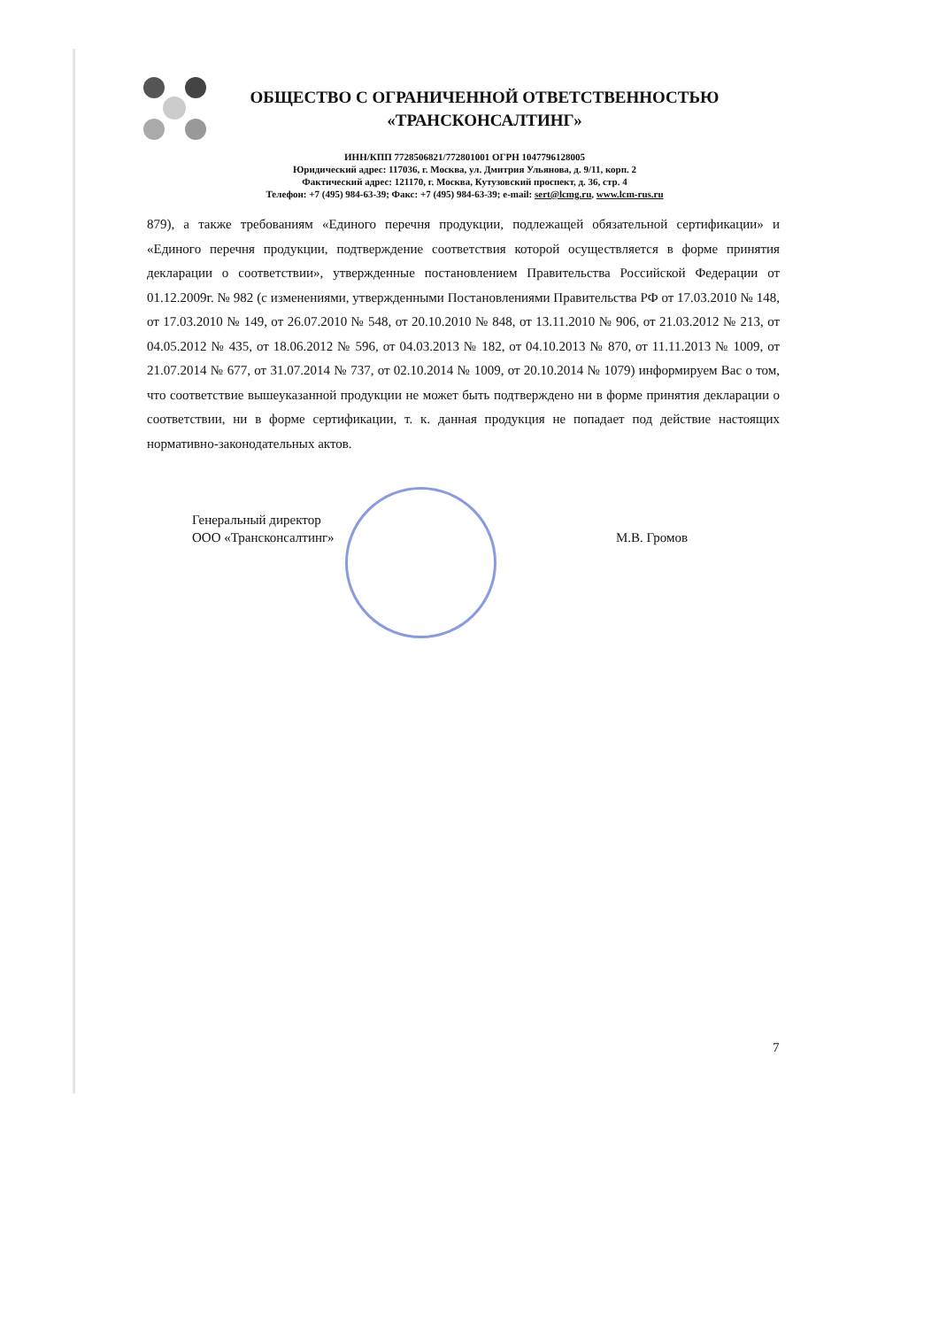ОБЩЕСТВО С ОГРАНИЧЕННОЙ ОТВЕТСТВЕННОСТЬЮ
«ТРАНСКОНСАЛТИНГ»
ИНН/КПП 7728506821/772801001 ОГРН 1047796128005
Юридический адрес: 117036, г. Москва, ул. Дмитрия Ульянова, д. 9/11, корп. 2
Фактический адрес: 121170, г. Москва, Кутузовский проспект, д. 36, стр. 4
Телефон: +7 (495) 984-63-39; Факс: +7 (495) 984-63-39; e-mail: sert@lcmg.ru, www.lcm-rus.ru
879), а также требованиям «Единого перечня продукции, подлежащей обязательной сертификации» и «Единого перечня продукции, подтверждение соответствия которой осуществляется в форме принятия декларации о соответствии», утвержденные постановлением Правительства Российской Федерации от 01.12.2009г. № 982 (с изменениями, утвержденными Постановлениями Правительства РФ от 17.03.2010 № 148, от 17.03.2010 № 149, от 26.07.2010 № 548, от 20.10.2010 № 848, от 13.11.2010 № 906, от 21.03.2012 № 213, от 04.05.2012 № 435, от 18.06.2012 № 596, от 04.03.2013 № 182, от 04.10.2013 № 870, от 11.11.2013 № 1009, от 21.07.2014 № 677, от 31.07.2014 № 737, от 02.10.2014 № 1009, от 20.10.2014 № 1079) информируем Вас о том, что соответствие вышеуказанной продукции не может быть подтверждено ни в форме принятия декларации о соответствии, ни в форме сертификации, т. к. данная продукция не попадает под действие настоящих нормативно-законодательных актов.
Генеральный директор
ООО «Трансконсалтинг»
М.В. Громов
7